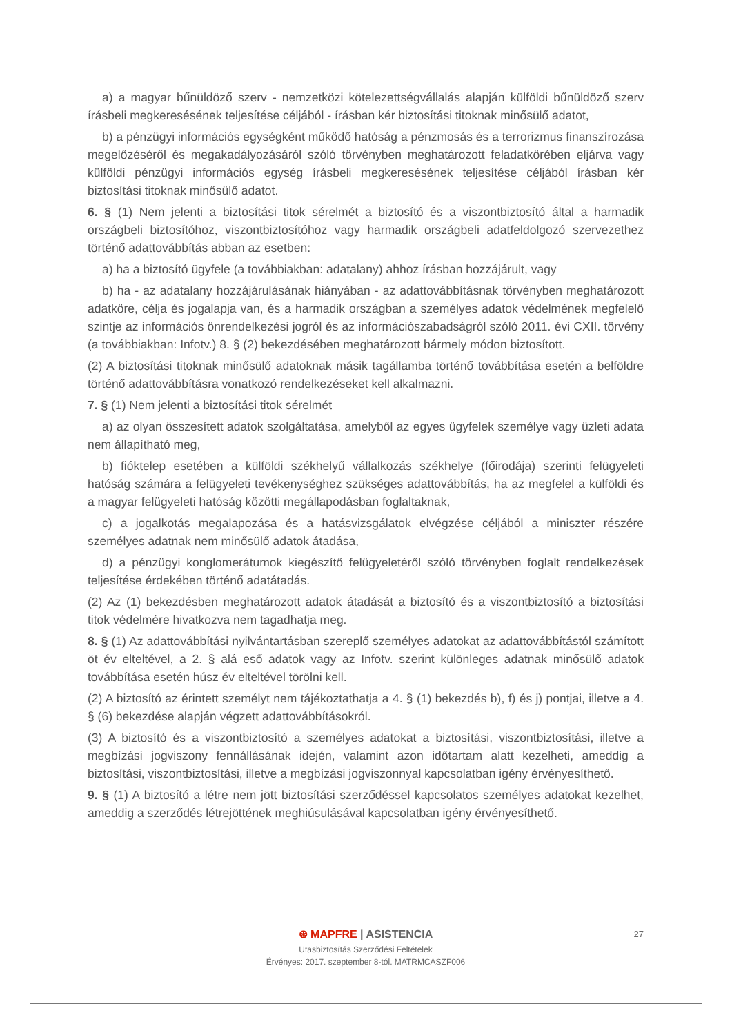a) a magyar bűnüldöző szerv - nemzetközi kötelezettségvállalás alapján külföldi bűnüldöző szerv írásbeli megkeresésének teljesítése céljából - írásban kér biztosítási titoknak minősülő adatot,
b) a pénzügyi információs egységként működő hatóság a pénzmosás és a terrorizmus finanszírozása megelőzéséről és megakadályozásáról szóló törvényben meghatározott feladatkörében eljárva vagy külföldi pénzügyi információs egység írásbeli megkeresésének teljesítése céljából írásban kér biztosítási titoknak minősülő adatot.
6. § (1) Nem jelenti a biztosítási titok sérelmét a biztosító és a viszontbiztosító által a harmadik országbeli biztosítóhoz, viszontbiztosítóhoz vagy harmadik országbeli adatfeldolgozó szervezethez történő adattovábbítás abban az esetben:
a) ha a biztosító ügyfele (a továbbiakban: adatalany) ahhoz írásban hozzájárult, vagy
b) ha - az adatalany hozzájárulásának hiányában - az adattovábbításnak törvényben meghatározott adatköre, célja és jogalapja van, és a harmadik országban a személyes adatok védelmének megfelelő szintje az információs önrendelkezési jogról és az információszabadságról szóló 2011. évi CXII. törvény (a továbbiakban: Infotv.) 8. § (2) bekezdésében meghatározott bármely módon biztosított.
(2) A biztosítási titoknak minősülő adatoknak másik tagállamba történő továbbítása esetén a belföldre történő adattovábbításra vonatkozó rendelkezéseket kell alkalmazni.
7. § (1) Nem jelenti a biztosítási titok sérelmét
a) az olyan összesített adatok szolgáltatása, amelyből az egyes ügyfelek személye vagy üzleti adata nem állapítható meg,
b) fióktelep esetében a külföldi székhelyű vállalkozás székhelye (főirodája) szerinti felügyeleti hatóság számára a felügyeleti tevékenységhez szükséges adattovábbítás, ha az megfelel a külföldi és a magyar felügyeleti hatóság közötti megállapodásban foglaltaknak,
c) a jogalkotás megalapozása és a hatásvizsgálatok elvégzése céljából a miniszter részére személyes adatnak nem minősülő adatok átadása,
d) a pénzügyi konglomerátumok kiegészítő felügyeletéről szóló törvényben foglalt rendelkezések teljesítése érdekében történő adatátadás.
(2) Az (1) bekezdésben meghatározott adatok átadását a biztosító és a viszontbiztosító a biztosítási titok védelmére hivatkozva nem tagadhatja meg.
8. § (1) Az adattovábbítási nyilvántartásban szereplő személyes adatokat az adattovábbítástól számított öt év elteltével, a 2. § alá eső adatok vagy az Infotv. szerint különleges adatnak minősülő adatok továbbítása esetén húsz év elteltével törölni kell.
(2) A biztosító az érintett személyt nem tájékoztathatja a 4. § (1) bekezdés b), f) és j) pontjai, illetve a 4. § (6) bekezdése alapján végzett adattovábbításokról.
(3) A biztosító és a viszontbiztosító a személyes adatokat a biztosítási, viszontbiztosítási, illetve a megbízási jogviszony fennállásának idején, valamint azon időtartam alatt kezelheti, ameddig a biztosítási, viszontbiztosítási, illetve a megbízási jogviszonnyal kapcsolatban igény érvényesíthető.
9. § (1) A biztosító a létre nem jött biztosítási szerződéssel kapcsolatos személyes adatokat kezelhet, ameddig a szerződés létrejöttének meghiúsulásával kapcsolatban igény érvényesíthető.
27
⊛ MAPFRE | ASISTENCIA
Utasbiztosítás Szerződési Feltételek
Érvényes: 2017. szeptember 8-tól. MATRMCASZF006